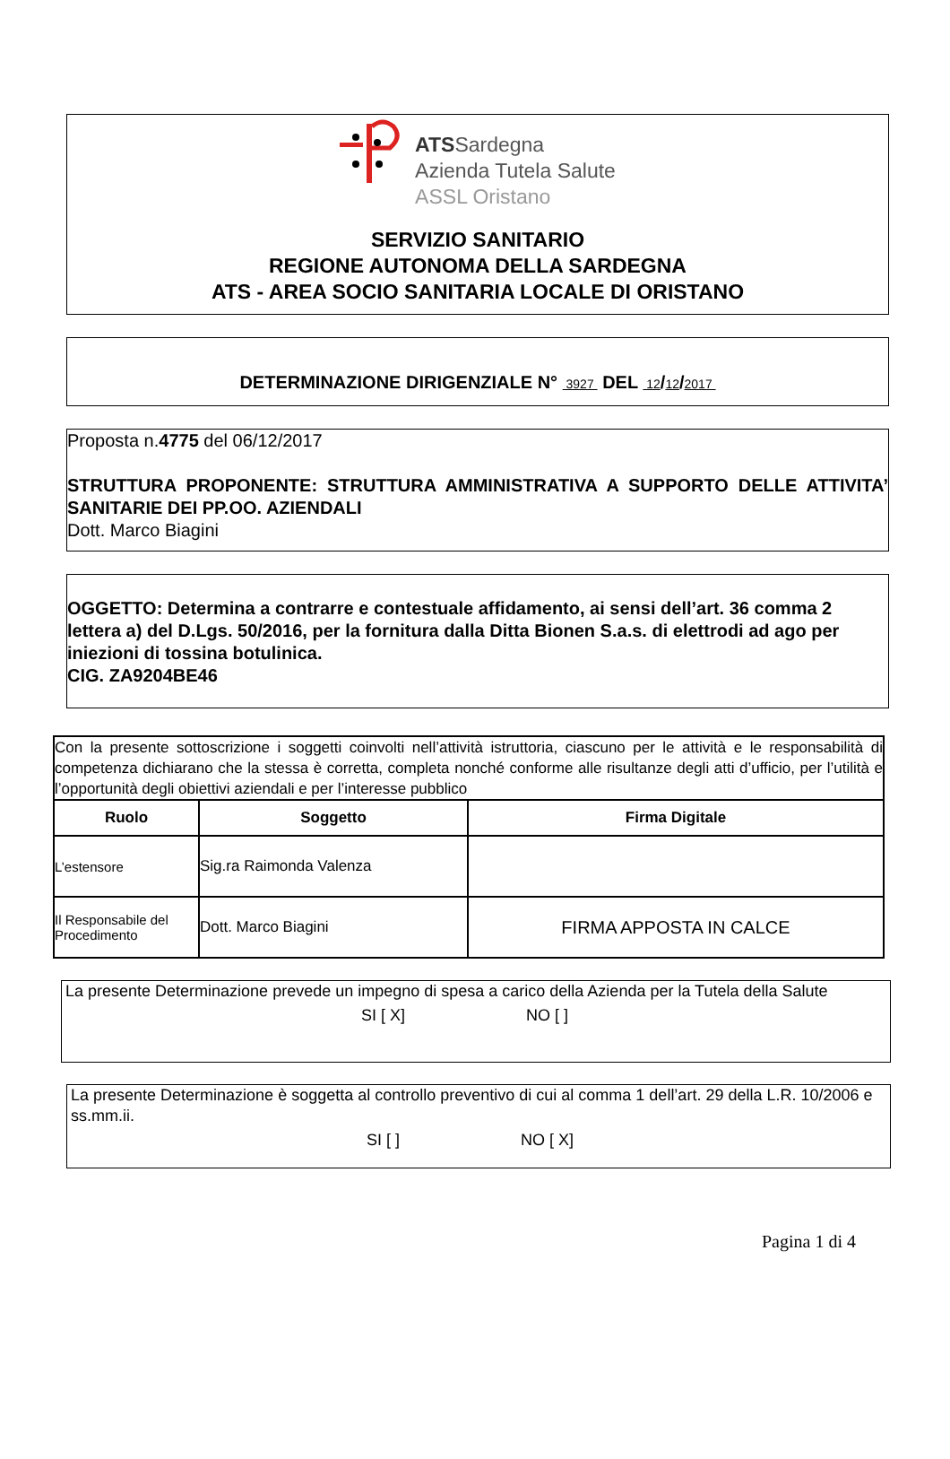ATSSardegna
Azienda Tutela Salute
ASSL Oristano
SERVIZIO SANITARIO
REGIONE AUTONOMA DELLA SARDEGNA
ATS - AREA SOCIO SANITARIA LOCALE DI ORISTANO
DETERMINAZIONE DIRIGENZIALE N° 3927 DEL 12/12/2017
Proposta n.4775 del 06/12/2017
STRUTTURA PROPONENTE: STRUTTURA AMMINISTRATIVA A SUPPORTO DELLE ATTIVITA’ SANITARIE DEI PP.OO. AZIENDALI
Dott. Marco Biagini
OGGETTO: Determina a contrarre e contestuale affidamento, ai sensi dell’art. 36 comma 2 lettera a) del D.Lgs. 50/2016, per la fornitura dalla Ditta Bionen S.a.s. di elettrodi ad ago per iniezioni di tossina botulinica.
CIG. ZA9204BE46
| Con la presente sottoscrizione i soggetti coinvolti nell’attività istruttoria, ciascuno per le attività e le responsabilità di competenza dichiarano che la stessa è corretta, completa nonché conforme alle risultanze degli atti d’ufficio, per l’utilità e l’opportunità degli obiettivi aziendali e per l’interesse pubblico | | |
| Ruolo | Soggetto | Firma Digitale |
| L’estensore | Sig.ra Raimonda Valenza | |
| Il Responsabile del Procedimento | Dott. Marco Biagini | FIRMA APPOSTA IN CALCE |
La presente Determinazione prevede un impegno di spesa a carico della Azienda per la Tutela della Salute
SI [ X] NO [ ]
La presente Determinazione è soggetta al controllo preventivo di cui al comma 1 dell’art. 29 della L.R. 10/2006 e ss.mm.ii.
SI [ ] NO [ X]
Pagina 1 di 4